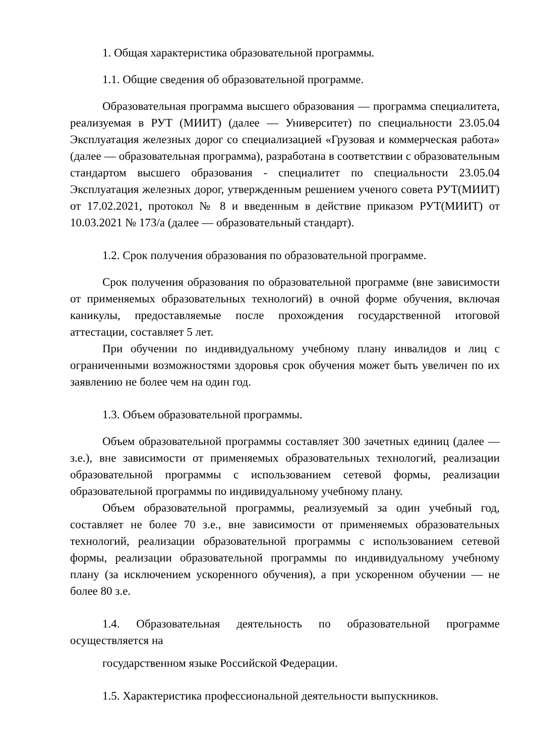1. Общая характеристика образовательной программы.
1.1. Общие сведения об образовательной программе.
Образовательная программа высшего образования — программа специалитета, реализуемая в РУТ (МИИТ) (далее — Университет) по специальности 23.05.04 Эксплуатация железных дорог со специализацией «Грузовая и коммерческая работа» (далее — образовательная программа), разработана в соответствии с образовательным стандартом высшего образования - специалитет по специальности 23.05.04 Эксплуатация железных дорог, утвержденным решением ученого совета РУТ(МИИТ) от 17.02.2021, протокол № 8 и введенным в действие приказом РУТ(МИИТ) от 10.03.2021 № 173/а (далее — образовательный стандарт).
1.2. Срок получения образования по образовательной программе.
Срок получения образования по образовательной программе (вне зависимости от применяемых образовательных технологий) в очной форме обучения, включая каникулы, предоставляемые после прохождения государственной итоговой аттестации, составляет 5 лет.
При обучении по индивидуальному учебному плану инвалидов и лиц с ограниченными возможностями здоровья срок обучения может быть увеличен по их заявлению не более чем на один год.
1.3. Объем образовательной программы.
Объем образовательной программы составляет 300 зачетных единиц (далее — з.е.), вне зависимости от применяемых образовательных технологий, реализации образовательной программы с использованием сетевой формы, реализации образовательной программы по индивидуальному учебному плану.
Объем образовательной программы, реализуемый за один учебный год, составляет не более 70 з.е., вне зависимости от применяемых образовательных технологий, реализации образовательной программы с использованием сетевой формы, реализации образовательной программы по индивидуальному учебному плану (за исключением ускоренного обучения), а при ускоренном обучении — не более 80 з.е.
1.4. Образовательная деятельность по образовательной программе осуществляется на
государственном языке Российской Федерации.
1.5. Характеристика профессиональной деятельности выпускников.